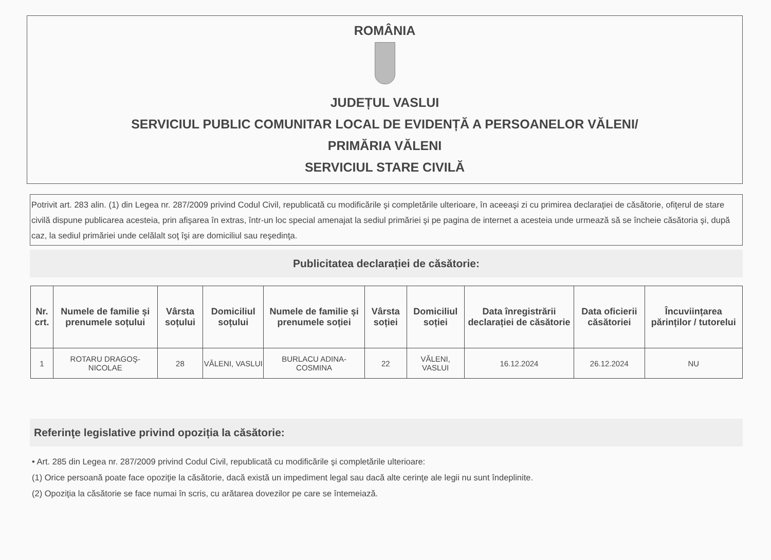ROMÂNIA
JUDEȚUL VASLUI
SERVICIUL PUBLIC COMUNITAR LOCAL DE EVIDENȚĂ A PERSOANELOR VĂLENI/
PRIMĂRIA VĂLENI
SERVICIUL STARE CIVILĂ
Potrivit art. 283 alin. (1) din Legea nr. 287/2009 privind Codul Civil, republicată cu modificările şi completările ulterioare, în aceeaşi zi cu primirea declaraţiei de căsătorie, ofiţerul de stare civilă dispune publicarea acesteia, prin afişarea în extras, într-un loc special amenajat la sediul primăriei şi pe pagina de internet a acesteia unde urmează să se încheie căsătoria şi, după caz, la sediul primăriei unde celălalt soţ îşi are domiciliul sau reşedinţa.
Publicitatea declarației de căsătorie:
| Nr. crt. | Numele de familie și prenumele soțului | Vârsta soțului | Domiciliul soțului | Numele de familie și prenumele soției | Vârsta soției | Domiciliul soției | Data înregistrării declarației de căsătorie | Data oficierii căsătoriei | Încuviințarea părinților / tutorelui |
| --- | --- | --- | --- | --- | --- | --- | --- | --- | --- |
| 1 | ROTARU DRAGOŞ-NICOLAE | 28 | VĂLENI, VASLUI | BURLACU ADINA-COSMINA | 22 | VĂLENI, VASLUI | 16.12.2024 | 26.12.2024 | NU |
Referinţe legislative privind opoziția la căsătorie:
• Art. 285 din Legea nr. 287/2009 privind Codul Civil, republicată cu modificările şi completările ulterioare:
(1) Orice persoană poate face opoziţie la căsătorie, dacă există un impediment legal sau dacă alte cerinţe ale legii nu sunt îndeplinite.
(2) Opoziţia la căsătorie se face numai în scris, cu arătarea dovezilor pe care se întemeiază.